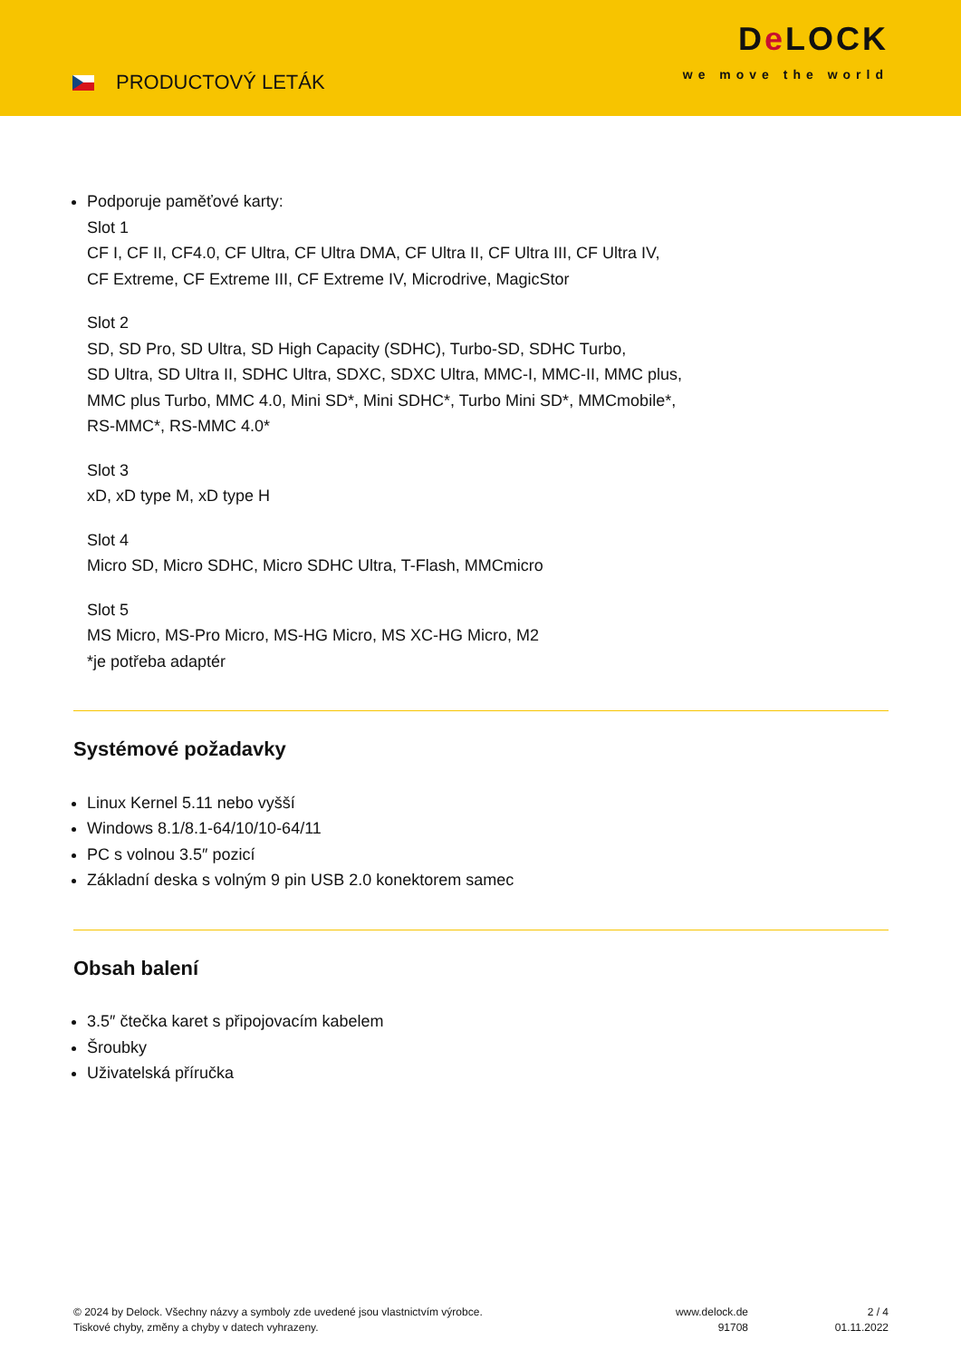PRODUCTOVÝ LETÁK
De LOCK
we move the world
Podporuje paměťové karty:
Slot 1
CF I, CF II, CF4.0, CF Ultra, CF Ultra DMA, CF Ultra II, CF Ultra III, CF Ultra IV,
CF Extreme, CF Extreme III, CF Extreme IV, Microdrive, MagicStor
Slot 2
SD, SD Pro, SD Ultra, SD High Capacity (SDHC), Turbo-SD, SDHC Turbo,
SD Ultra, SD Ultra II, SDHC Ultra, SDXC, SDXC Ultra, MMC-I, MMC-II, MMC plus,
MMC plus Turbo, MMC 4.0, Mini SD*, Mini SDHC*, Turbo Mini SD*, MMCmobile*,
RS-MMC*, RS-MMC 4.0*
Slot 3
xD, xD type M, xD type H
Slot 4
Micro SD, Micro SDHC, Micro SDHC Ultra, T-Flash, MMCmicro
Slot 5
MS Micro, MS-Pro Micro, MS-HG Micro, MS XC-HG Micro, M2
*je potřeba adaptér
Systémové požadavky
Linux Kernel 5.11 nebo vyšší
Windows 8.1/8.1-64/10/10-64/11
PC s volnou 3.5″ pozicí
Základní deska s volným 9 pin USB 2.0 konektorem samec
Obsah balení
3.5″ čtečka karet s připojovacím kabelem
Šroubky
Uživatelská příručka
© 2024 by Delock. Všechny názvy a symboly zde uvedené jsou vlastnictvím výrobce.
Tiskové chyby, změny a chyby v datech vyhrazeny.
www.delock.de
91708
2 / 4
01.11.2022